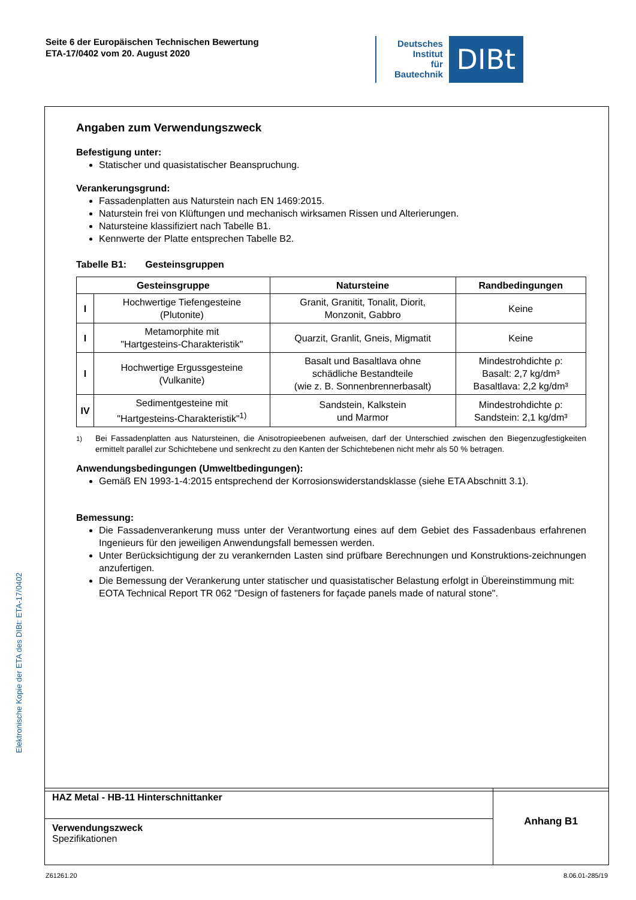Seite 6 der Europäischen Technischen Bewertung
ETA-17/0402 vom 20. August 2020
Deutsches
Institut
für
Bautechnik
DIBt
Elektronische Kopie der ETA des DIBt: ETA-17/0402
Angaben zum Verwendungszweck
Befestigung unter:
Statischer und quasistatischer Beanspruchung.
Verankerungsgrund:
Fassadenplatten aus Naturstein nach EN 1469:2015.
Naturstein frei von Klüftungen und mechanisch wirksamen Rissen und Alterierungen.
Natursteine klassifiziert nach Tabelle B1.
Kennwerte der Platte entsprechen Tabelle B2.
Tabelle B1: Gesteinsgruppen
| Gesteinsgruppe | | Natursteine | Randbedingungen |
| --- | --- | --- | --- |
| I | Hochwertige Tiefengesteine (Plutonite) | Granit, Granitit, Tonalit, Diorit, Monzonit, Gabbro | Keine |
| I | Metamorphite mit "Hartgesteins-Charakteristik" | Quarzit, Granlit, Gneis, Migmatit | Keine |
| I | Hochwertige Ergussgesteine (Vulkanite) | Basalt und Basaltlava ohne schädliche Bestandteile (wie z. B. Sonnenbrennerbasalt) | Mindestrohdichte ρ: Basalt: 2,7 kg/dm³ Basaltlava: 2,2 kg/dm³ |
| IV | Sedimentgesteine mit "Hartgesteins-Charakteristik"<sup>1)</sup> | Sandstein, Kalkstein und Marmor | Mindestrohdichte ρ: Sandstein: 2,1 kg/dm³ |
<sup>1)</sup> Bei Fassadenplatten aus Natursteinen, die Anisotropieebenen aufweisen, darf der Unterschied zwischen den Biegenzugfestigkeiten ermittelt parallel zur Schichtebene und senkrecht zu den Kanten der Schichtebenen nicht mehr als 50 % betragen.
Anwendungsbedingungen (Umweltbedingungen):
Gemäß EN 1993-1-4:2015 entsprechend der Korrosionswiderstandsklasse (siehe ETA Abschnitt 3.1).
Bemessung:
Die Fassadenverankerung muss unter der Verantwortung eines auf dem Gebiet des Fassadenbaus erfahrenen Ingenieurs für den jeweiligen Anwendungsfall bemessen werden.
Unter Berücksichtigung der zu verankernden Lasten sind prüfbare Berechnungen und Konstruktions-zeichnungen anzufertigen.
Die Bemessung der Verankerung unter statischer und quasistatischer Belastung erfolgt in Übereinstimmung mit:
EOTA Technical Report TR 062 "Design of fasteners for façade panels made of natural stone".
HAZ Metal - HB-11 Hinterschnittanker
Verwendungszweck
Spezifikationen
Anhang B1
Z61261.20 8.06.01-285/19